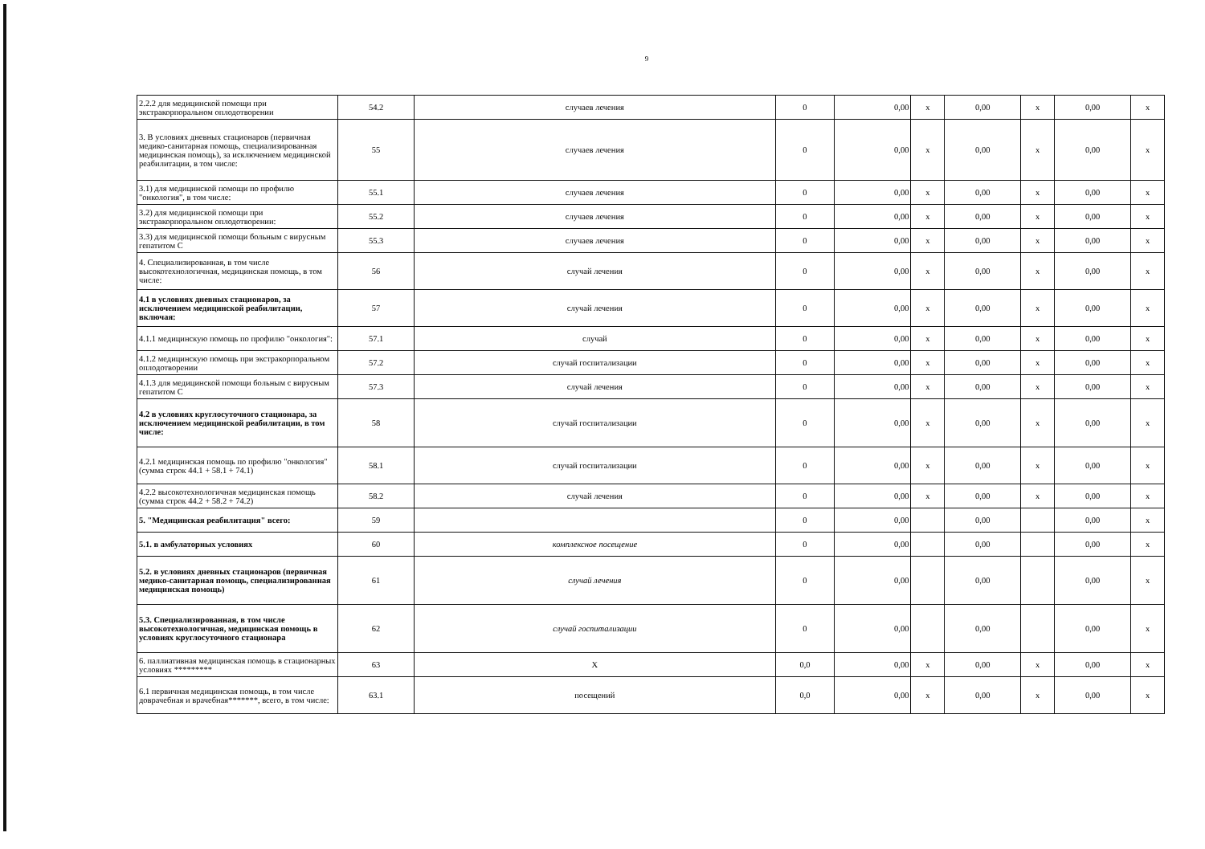9
| 2.2.2 для медицинской помощи при экстракорпоральном оплодотворении | 54.2 | случаев лечения | 0 | 0,00 | x | 0,00 | x | 0,00 | x |
| 3. В условиях дневных стационаров (первичная медико-санитарная помощь, специализированная медицинская помощь), за исключением медицинской реабилитации, в том числе: | 55 | случаев лечения | 0 | 0,00 | x | 0,00 | x | 0,00 | x |
| 3.1) для медицинской помощи по профилю "онкология", в том числе: | 55.1 | случаев лечения | 0 | 0,00 | x | 0,00 | x | 0,00 | x |
| 3.2) для медицинской помощи при экстракорпоральном оплодотворении: | 55.2 | случаев лечения | 0 | 0,00 | x | 0,00 | x | 0,00 | x |
| 3.3) для медицинской помощи больным с вирусным гепатитом С | 55.3 | случаев лечения | 0 | 0,00 | x | 0,00 | x | 0,00 | x |
| 4. Специализированная, в том числе высокотехнологичная, медицинская помощь, в том числе: | 56 | случай лечения | 0 | 0,00 | x | 0,00 | x | 0,00 | x |
| 4.1 в условиях дневных стационаров, за исключением медицинской реабилитации, включая: | 57 | случай лечения | 0 | 0,00 | x | 0,00 | x | 0,00 | x |
| 4.1.1 медицинскую помощь по профилю "онкология": | 57.1 | случай | 0 | 0,00 | x | 0,00 | x | 0,00 | x |
| 4.1.2 медицинскую помощь при экстракорпоральном оплодотворении | 57.2 | случай госпитализации | 0 | 0,00 | x | 0,00 | x | 0,00 | x |
| 4.1.3 для медицинской помощи больным с вирусным гепатитом С | 57.3 | случай лечения | 0 | 0,00 | x | 0,00 | x | 0,00 | x |
| 4.2 в условиях круглосуточного стационара, за исключением медицинской реабилитации, в том числе: | 58 | случай госпитализации | 0 | 0,00 | x | 0,00 | x | 0,00 | x |
| 4.2.1 медицинская помощь по профилю "онкология" (сумма строк 44.1 + 58.1 + 74.1) | 58.1 | случай госпитализации | 0 | 0,00 | x | 0,00 | x | 0,00 | x |
| 4.2.2 высокотехнологичная медицинская помощь (сумма строк 44.2 + 58.2 + 74.2) | 58.2 | случай лечения | 0 | 0,00 | x | 0,00 | x | 0,00 | x |
| 5. "Медицинская реабилитация" всего: | 59 | | 0 | 0,00 | | 0,00 | | 0,00 | x |
| 5.1. в амбулаторных условиях | 60 | комплексное посещение | 0 | 0,00 | | 0,00 | | 0,00 | x |
| 5.2. в условиях дневных стационаров (первичная медико-санитарная помощь, специализированная медицинская помощь) | 61 | случай лечения | 0 | 0,00 | | 0,00 | | 0,00 | x |
| 5.3. Специализированная, в том числе высокотехнологичная, медицинская помощь в условиях круглосуточного стационара | 62 | случай госпитализации | 0 | 0,00 | | 0,00 | | 0,00 | x |
| 6. паллиативная медицинская помощь в стационарных условиях ********* | 63 | X | 0,0 | 0,00 | x | 0,00 | x | 0,00 | x |
| 6.1 первичная медицинская помощь, в том числе доврачебная и врачебная*******, всего, в том числе: | 63.1 | посещений | 0,0 | 0,00 | x | 0,00 | x | 0,00 | x |